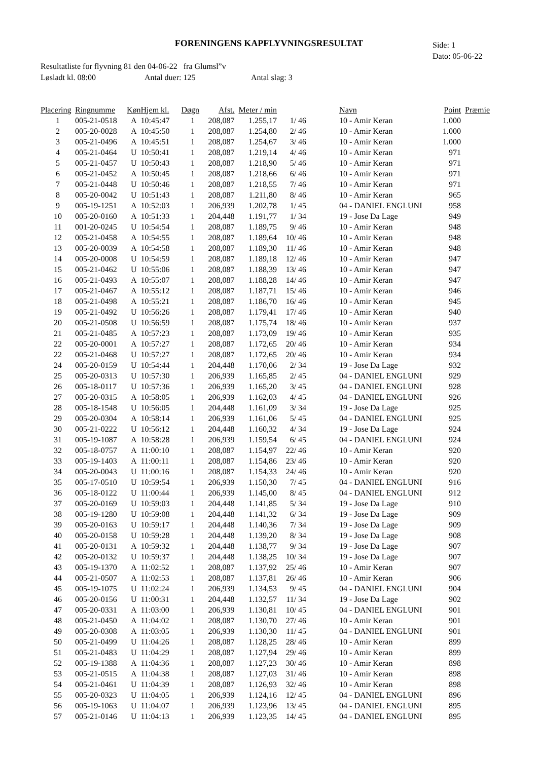FORENINGENS KAPFLYVNINGSRESULTAT
Side: 1
Dato: 05-06-22
Resultatliste for flyvning 81 den 04-06-22 fra Glumsl”v
Løsladt kl. 08:00 Antal duer: 125 Antal slag: 3
| Placering | Ringnumme | Køn | Hjem kl. | Døgn | Afst. | Meter / min | | | Navn | Point | Præmie |
| --- | --- | --- | --- | --- | --- | --- | --- | --- | --- | --- | --- |
| 1 | 005-21-0518 | A | 10:45:47 | 1 | 208,087 | 1.255,17 | 1/ 46 | | 10 - Amir Keran | 1.000 | |
| 2 | 005-20-0028 | A | 10:45:50 | 1 | 208,087 | 1.254,80 | 2/ 46 | | 10 - Amir Keran | 1.000 | |
| 3 | 005-21-0496 | A | 10:45:51 | 1 | 208,087 | 1.254,67 | 3/ 46 | | 10 - Amir Keran | 1.000 | |
| 4 | 005-21-0464 | U | 10:50:41 | 1 | 208,087 | 1.219,14 | 4/ 46 | | 10 - Amir Keran | 971 | |
| 5 | 005-21-0457 | U | 10:50:43 | 1 | 208,087 | 1.218,90 | 5/ 46 | | 10 - Amir Keran | 971 | |
| 6 | 005-21-0452 | A | 10:50:45 | 1 | 208,087 | 1.218,66 | 6/ 46 | | 10 - Amir Keran | 971 | |
| 7 | 005-21-0448 | U | 10:50:46 | 1 | 208,087 | 1.218,55 | 7/ 46 | | 10 - Amir Keran | 971 | |
| 8 | 005-20-0042 | U | 10:51:43 | 1 | 208,087 | 1.211,80 | 8/ 46 | | 10 - Amir Keran | 965 | |
| 9 | 005-19-1251 | A | 10:52:03 | 1 | 206,939 | 1.202,78 | 1/ 45 | | 04 - DANIEL ENGLUNI | 958 | |
| 10 | 005-20-0160 | A | 10:51:33 | 1 | 204,448 | 1.191,77 | 1/ 34 | | 19 - Jose Da Lage | 949 | |
| 11 | 001-20-0245 | U | 10:54:54 | 1 | 208,087 | 1.189,75 | 9/ 46 | | 10 - Amir Keran | 948 | |
| 12 | 005-21-0458 | A | 10:54:55 | 1 | 208,087 | 1.189,64 | 10/ 46 | | 10 - Amir Keran | 948 | |
| 13 | 005-20-0039 | A | 10:54:58 | 1 | 208,087 | 1.189,30 | 11/ 46 | | 10 - Amir Keran | 948 | |
| 14 | 005-20-0008 | U | 10:54:59 | 1 | 208,087 | 1.189,18 | 12/ 46 | | 10 - Amir Keran | 947 | |
| 15 | 005-21-0462 | U | 10:55:06 | 1 | 208,087 | 1.188,39 | 13/ 46 | | 10 - Amir Keran | 947 | |
| 16 | 005-21-0493 | A | 10:55:07 | 1 | 208,087 | 1.188,28 | 14/ 46 | | 10 - Amir Keran | 947 | |
| 17 | 005-21-0467 | A | 10:55:12 | 1 | 208,087 | 1.187,71 | 15/ 46 | | 10 - Amir Keran | 946 | |
| 18 | 005-21-0498 | A | 10:55:21 | 1 | 208,087 | 1.186,70 | 16/ 46 | | 10 - Amir Keran | 945 | |
| 19 | 005-21-0492 | U | 10:56:26 | 1 | 208,087 | 1.179,41 | 17/ 46 | | 10 - Amir Keran | 940 | |
| 20 | 005-21-0508 | U | 10:56:59 | 1 | 208,087 | 1.175,74 | 18/ 46 | | 10 - Amir Keran | 937 | |
| 21 | 005-21-0485 | A | 10:57:23 | 1 | 208,087 | 1.173,09 | 19/ 46 | | 10 - Amir Keran | 935 | |
| 22 | 005-20-0001 | A | 10:57:27 | 1 | 208,087 | 1.172,65 | 20/ 46 | | 10 - Amir Keran | 934 | |
| 22 | 005-21-0468 | U | 10:57:27 | 1 | 208,087 | 1.172,65 | 20/ 46 | | 10 - Amir Keran | 934 | |
| 24 | 005-20-0159 | U | 10:54:44 | 1 | 204,448 | 1.170,06 | 2/ 34 | | 19 - Jose Da Lage | 932 | |
| 25 | 005-20-0313 | U | 10:57:30 | 1 | 206,939 | 1.165,85 | 2/ 45 | | 04 - DANIEL ENGLUNI | 929 | |
| 26 | 005-18-0117 | U | 10:57:36 | 1 | 206,939 | 1.165,20 | 3/ 45 | | 04 - DANIEL ENGLUNI | 928 | |
| 27 | 005-20-0315 | A | 10:58:05 | 1 | 206,939 | 1.162,03 | 4/ 45 | | 04 - DANIEL ENGLUNI | 926 | |
| 28 | 005-18-1548 | U | 10:56:05 | 1 | 204,448 | 1.161,09 | 3/ 34 | | 19 - Jose Da Lage | 925 | |
| 29 | 005-20-0304 | A | 10:58:14 | 1 | 206,939 | 1.161,06 | 5/ 45 | | 04 - DANIEL ENGLUNI | 925 | |
| 30 | 005-21-0222 | U | 10:56:12 | 1 | 204,448 | 1.160,32 | 4/ 34 | | 19 - Jose Da Lage | 924 | |
| 31 | 005-19-1087 | A | 10:58:28 | 1 | 206,939 | 1.159,54 | 6/ 45 | | 04 - DANIEL ENGLUNI | 924 | |
| 32 | 005-18-0757 | A | 11:00:10 | 1 | 208,087 | 1.154,97 | 22/ 46 | | 10 - Amir Keran | 920 | |
| 33 | 005-19-1403 | A | 11:00:11 | 1 | 208,087 | 1.154,86 | 23/ 46 | | 10 - Amir Keran | 920 | |
| 34 | 005-20-0043 | U | 11:00:16 | 1 | 208,087 | 1.154,33 | 24/ 46 | | 10 - Amir Keran | 920 | |
| 35 | 005-17-0510 | U | 10:59:54 | 1 | 206,939 | 1.150,30 | 7/ 45 | | 04 - DANIEL ENGLUNI | 916 | |
| 36 | 005-18-0122 | U | 11:00:44 | 1 | 206,939 | 1.145,00 | 8/ 45 | | 04 - DANIEL ENGLUNI | 912 | |
| 37 | 005-20-0169 | U | 10:59:03 | 1 | 204,448 | 1.141,85 | 5/ 34 | | 19 - Jose Da Lage | 910 | |
| 38 | 005-19-1280 | U | 10:59:08 | 1 | 204,448 | 1.141,32 | 6/ 34 | | 19 - Jose Da Lage | 909 | |
| 39 | 005-20-0163 | U | 10:59:17 | 1 | 204,448 | 1.140,36 | 7/ 34 | | 19 - Jose Da Lage | 909 | |
| 40 | 005-20-0158 | U | 10:59:28 | 1 | 204,448 | 1.139,20 | 8/ 34 | | 19 - Jose Da Lage | 908 | |
| 41 | 005-20-0131 | A | 10:59:32 | 1 | 204,448 | 1.138,77 | 9/ 34 | | 19 - Jose Da Lage | 907 | |
| 42 | 005-20-0132 | U | 10:59:37 | 1 | 204,448 | 1.138,25 | 10/ 34 | | 19 - Jose Da Lage | 907 | |
| 43 | 005-19-1370 | A | 11:02:52 | 1 | 208,087 | 1.137,92 | 25/ 46 | | 10 - Amir Keran | 907 | |
| 44 | 005-21-0507 | A | 11:02:53 | 1 | 208,087 | 1.137,81 | 26/ 46 | | 10 - Amir Keran | 906 | |
| 45 | 005-19-1075 | U | 11:02:24 | 1 | 206,939 | 1.134,53 | 9/ 45 | | 04 - DANIEL ENGLUNI | 904 | |
| 46 | 005-20-0156 | U | 11:00:31 | 1 | 204,448 | 1.132,57 | 11/ 34 | | 19 - Jose Da Lage | 902 | |
| 47 | 005-20-0331 | A | 11:03:00 | 1 | 206,939 | 1.130,81 | 10/ 45 | | 04 - DANIEL ENGLUNI | 901 | |
| 48 | 005-21-0450 | A | 11:04:02 | 1 | 208,087 | 1.130,70 | 27/ 46 | | 10 - Amir Keran | 901 | |
| 49 | 005-20-0308 | A | 11:03:05 | 1 | 206,939 | 1.130,30 | 11/ 45 | | 04 - DANIEL ENGLUNI | 901 | |
| 50 | 005-21-0499 | U | 11:04:26 | 1 | 208,087 | 1.128,25 | 28/ 46 | | 10 - Amir Keran | 899 | |
| 51 | 005-21-0483 | U | 11:04:29 | 1 | 208,087 | 1.127,94 | 29/ 46 | | 10 - Amir Keran | 899 | |
| 52 | 005-19-1388 | A | 11:04:36 | 1 | 208,087 | 1.127,23 | 30/ 46 | | 10 - Amir Keran | 898 | |
| 53 | 005-21-0515 | A | 11:04:38 | 1 | 208,087 | 1.127,03 | 31/ 46 | | 10 - Amir Keran | 898 | |
| 54 | 005-21-0461 | U | 11:04:39 | 1 | 208,087 | 1.126,93 | 32/ 46 | | 10 - Amir Keran | 898 | |
| 55 | 005-20-0323 | U | 11:04:05 | 1 | 206,939 | 1.124,16 | 12/ 45 | | 04 - DANIEL ENGLUNI | 896 | |
| 56 | 005-19-1063 | U | 11:04:07 | 1 | 206,939 | 1.123,96 | 13/ 45 | | 04 - DANIEL ENGLUNI | 895 | |
| 57 | 005-21-0146 | U | 11:04:13 | 1 | 206,939 | 1.123,35 | 14/ 45 | | 04 - DANIEL ENGLUNI | 895 | |